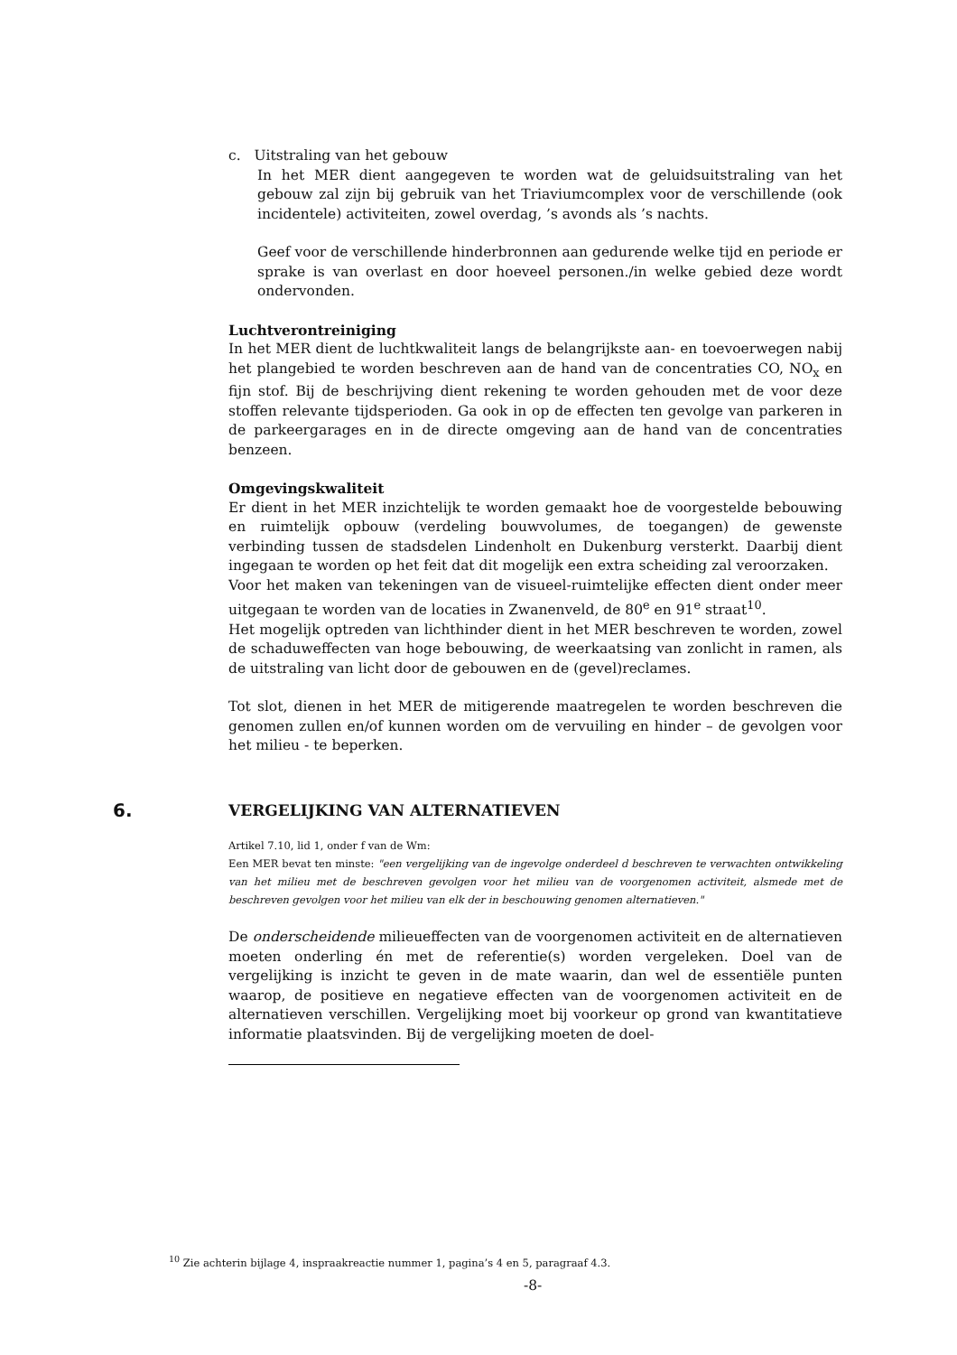c. Uitstraling van het gebouw
In het MER dient aangegeven te worden wat de geluidsuitstraling van het gebouw zal zijn bij gebruik van het Triaviumcomplex voor de verschillende (ook incidentele) activiteiten, zowel overdag, ’s avonds als ’s nachts.
Geef voor de verschillende hinderbronnen aan gedurende welke tijd en periode er sprake is van overlast en door hoeveel personen./in welke gebied deze wordt ondervonden.
Luchtverontreiniging
In het MER dient de luchtkwaliteit langs de belangrijkste aan- en toevoerwegen nabij het plangebied te worden beschreven aan de hand van de concentraties CO, NO<sub>x</sub> en fijn stof. Bij de beschrijving dient rekening te worden gehouden met de voor deze stoffen relevante tijdsperioden. Ga ook in op de effecten ten gevolge van parkeren in de parkeergarages en in de directe omgeving aan de hand van de concentraties benzeen.
Omgevingskwaliteit
Er dient in het MER inzichtelijk te worden gemaakt hoe de voorgestelde bebouwing en ruimtelijk opbouw (verdeling bouwvolumes, de toegangen) de gewenste verbinding tussen de stadsdelen Lindenholt en Dukenburg versterkt. Daarbij dient ingegaan te worden op het feit dat dit mogelijk een extra scheiding zal veroorzaken.
Voor het maken van tekeningen van de visueel-ruimtelijke effecten dient onder meer uitgegaan te worden van de locaties in Zwanenveld, de 80<sup>e</sup> en 91<sup>e</sup> straat<sup>10</sup>.
Het mogelijk optreden van lichthinder dient in het MER beschreven te worden, zowel de schaduweffecten van hoge bebouwing, de weerkaatsing van zonlicht in ramen, als de uitstraling van licht door de gebouwen en de (gevel)reclames.
Tot slot, dienen in het MER de mitigerende maatregelen te worden beschreven die genomen zullen en/of kunnen worden om de vervuiling en hinder – de gevolgen voor het milieu - te beperken.
6. VERGELIJKING VAN ALTERNATIEVEN
Artikel 7.10, lid 1, onder f van de Wm:
Een MER bevat ten minste: "een vergelijking van de ingevolge onderdeel d beschreven te verwachten ontwikkeling van het milieu met de beschreven gevolgen voor het milieu van de voorgenomen activiteit, alsmede met de beschreven gevolgen voor het milieu van elk der in beschouwing genomen alternatieven."
De onderscheidende milieueffecten van de voorgenomen activiteit en de alternatieven moeten onderling én met de referentie(s) worden vergeleken. Doel van de vergelijking is inzicht te geven in de mate waarin, dan wel de essentiële punten waarop, de positieve en negatieve effecten van de voorgenomen activiteit en de alternatieven verschillen. Vergelijking moet bij voorkeur op grond van kwantitatieve informatie plaatsvinden. Bij de vergelijking moeten de doel-
<sup>10</sup> Zie achterin bijlage 4, inspraakreactie nummer 1, pagina’s 4 en 5, paragraaf 4.3.
-8-